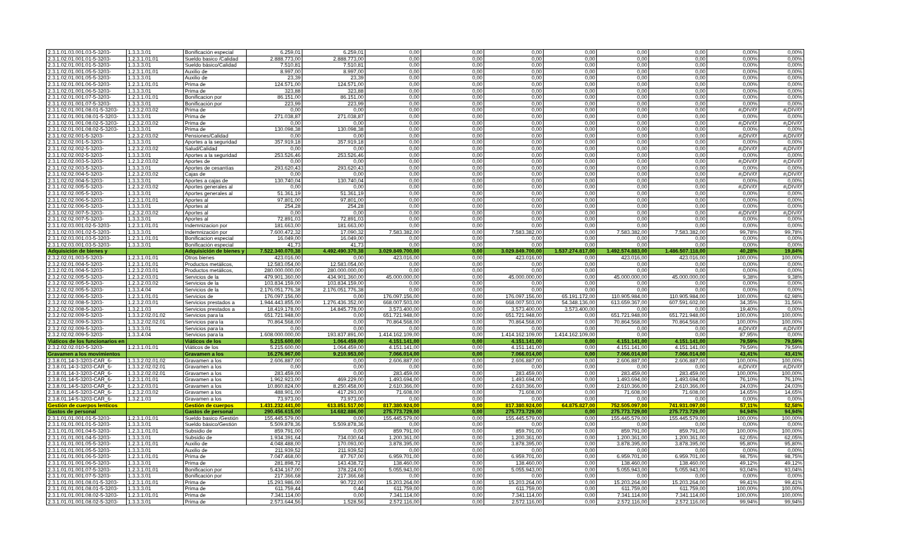| 2.3.1.01.03.001.03-5-3203- | 1.3.3.3.01 | Bonificación especial | 6.259,01 | 6.259,01 | 0,00 | 0,00 | 0,00 | 0,00 | 0,00 | 0,00 | 0,00% | 0,00% |
| 2.3.1.02.01.001.01-5-3203- | 1.2.3.1.01.01 | Sueldo basico /Calidad | 2.888.773,00 | 2.888.773,00 | 0,00 | 0,00 | 0,00 | 0,00 | 0,00 | 0,00 | 0,00% | 0,00% |
| 2.3.1.02.01.001.01-5-3203- | 1.3.3.3.01 | Sueldo básico/Calidad | 7.510,81 | 7.510,81 | 0,00 | 0,00 | 0,00 | 0,00 | 0,00 | 0,00 | 0,00% | 0,00% |
| 2.3.1.02.01.001.05-5-3203- | 1.2.3.1.01.01 | Auxilio de | 8.997,00 | 8.997,00 | 0,00 | 0,00 | 0,00 | 0,00 | 0,00 | 0,00 | 0,00% | 0,00% |
| 2.3.1.02.01.001.05-5-3203- | 1.3.3.3.01 | Auxilio de | 23,39 | 23,39 | 0,00 | 0,00 | 0,00 | 0,00 | 0,00 | 0,00 | 0,00% | 0,00% |
| 2.3.1.02.01.001.06-5-3203- | 1.2.3.1.01.01 | Prima de | 124.571,00 | 124.571,00 | 0,00 | 0,00 | 0,00 | 0,00 | 0,00 | 0,00 | 0,00% | 0,00% |
| 2.3.1.02.01.001.06-5-3203- | 1.3.3.3.01 | Prima de | 323,88 | 323,88 | 0,00 | 0,00 | 0,00 | 0,00 | 0,00 | 0,00 | 0,00% | 0,00% |
| 2.3.1.02.01.001.07-5-3203- | 1.2.3.1.01.01 | Bonificacion por | 86.151,00 | 86.151,00 | 0,00 | 0,00 | 0,00 | 0,00 | 0,00 | 0,00 | 0,00% | 0,00% |
| 2.3.1.02.01.001.07-5-3203- | 1.3.3.3.01 | Bonificación por | 223,99 | 223,99 | 0,00 | 0,00 | 0,00 | 0,00 | 0,00 | 0,00 | 0,00% | 0,00% |
| 2.3.1.02.01.001.08.01-5-3203- | 1.2.3.2.03.02 | Prima de | 0,00 | 0,00 | 0,00 | 0,00 | 0,00 | 0,00 | 0,00 | 0,00 | #¡DIV/0! | #¡DIV/0! |
| 2.3.1.02.01.001.08.01-5-3203- | 1.3.3.3.01 | Prima de | 271.038,87 | 271.038,87 | 0,00 | 0,00 | 0,00 | 0,00 | 0,00 | 0,00 | 0,00% | 0,00% |
| 2.3.1.02.01.001.08.02-5-3203- | 1.2.3.2.03.02 | Prima de | 0,00 | 0,00 | 0,00 | 0,00 | 0,00 | 0,00 | 0,00 | 0,00 | #¡DIV/0! | #¡DIV/0! |
| 2.3.1.02.01.001.08.02-5-3203- | 1.3.3.3.01 | Prima de | 130.098,38 | 130.098,38 | 0,00 | 0,00 | 0,00 | 0,00 | 0,00 | 0,00 | 0,00% | 0,00% |
| 2.3.1.02.02.001-5-3203- | 1.2.3.2.03.02 | Pensiones/Calidad | 0,00 | 0,00 | 0,00 | 0,00 | 0,00 | 0,00 | 0,00 | 0,00 | #¡DIV/0! | #¡DIV/0! |
| 2.3.1.02.02.001-5-3203- | 1.3.3.3.01 | Aportes a la seguridad | 357.919,18 | 357.919,18 | 0,00 | 0,00 | 0,00 | 0,00 | 0,00 | 0,00 | 0,00% | 0,00% |
| 2.3.1.02.02.002-5-3203- | 1.2.3.2.03.02 | Salud/Calidad | 0,00 | 0,00 | 0,00 | 0,00 | 0,00 | 0,00 | 0,00 | 0,00 | #¡DIV/0! | #¡DIV/0! |
| 2.3.1.02.02.002-5-3203- | 1.3.3.3.01 | Aportes a la seguridad | 253.526,46 | 253.526,46 | 0,00 | 0,00 | 0,00 | 0,00 | 0,00 | 0,00 | 0,00% | 0,00% |
| 2.3.1.02.02.003-5-3203- | 1.2.3.2.03.02 | Aportes de | 0,00 | 0,00 | 0,00 | 0,00 | 0,00 | 0,00 | 0,00 | 0,00 | #¡DIV/0! | #¡DIV/0! |
| 2.3.1.02.02.003-5-3203- | 1.3.3.3.01 | Aportes de cesantías | 293.620,43 | 293.620,43 | 0,00 | 0,00 | 0,00 | 0,00 | 0,00 | 0,00 | 0,00% | 0,00% |
| 2.3.1.02.02.004-5-3203- | 1.2.3.2.03.02 | Cajas de | 0,00 | 0,00 | 0,00 | 0,00 | 0,00 | 0,00 | 0,00 | 0,00 | #¡DIV/0! | #¡DIV/0! |
| 2.3.1.02.02.004-5-3203- | 1.3.3.3.01 | Aportes a cajas de | 130.740,04 | 130.740,04 | 0,00 | 0,00 | 0,00 | 0,00 | 0,00 | 0,00 | 0,00% | 0,00% |
| 2.3.1.02.02.005-5-3203- | 1.2.3.2.03.02 | Aportes generales al | 0,00 | 0,00 | 0,00 | 0,00 | 0,00 | 0,00 | 0,00 | 0,00 | #¡DIV/0! | #¡DIV/0! |
| 2.3.1.02.02.005-5-3203- | 1.3.3.3.01 | Aportes generales al | 51.361,19 | 51.361,19 | 0,00 | 0,00 | 0,00 | 0,00 | 0,00 | 0,00 | 0,00% | 0,00% |
| 2.3.1.02.02.006-5-3203- | 1.2.3.1.01.01 | Aportes al | 97.801,00 | 97.801,00 | 0,00 | 0,00 | 0,00 | 0,00 | 0,00 | 0,00 | 0,00% | 0,00% |
| 2.3.1.02.02.006-5-3203- | 1.3.3.3.01 | Aportes al | 254,28 | 254,28 | 0,00 | 0,00 | 0,00 | 0,00 | 0,00 | 0,00 | 0,00% | 0,00% |
| 2.3.1.02.02.007-5-3203- | 1.2.3.2.03.02 | Aportes al | 0,00 | 0,00 | 0,00 | 0,00 | 0,00 | 0,00 | 0,00 | 0,00 | #¡DIV/0! | #¡DIV/0! |
| 2.3.1.02.02.007-5-3203- | 1.3.3.3.01 | Aportes al | 72.891,03 | 72.891,03 | 0,00 | 0,00 | 0,00 | 0,00 | 0,00 | 0,00 | 0,00% | 0,00% |
| 2.3.1.02.03.001.02-5-3203- | 1.2.3.1.01.01 | Indemnizacion por | 181.663,00 | 181.663,00 | 0,00 | 0,00 | 0,00 | 0,00 | 0,00 | 0,00 | 0,00% | 0,00% |
| 2.3.1.02.03.001.02-5-3203- | 1.3.3.3.01 | Indemnización por | 7.600.472,32 | 17.090,32 | 7.583.382,00 | 0,00 | 7.583.382,00 | 0,00 | 7.583.382,00 | 7.583.382,00 | 99,78% | 99,78% |
| 2.3.1.02.03.001.03-5-3203- | 1.2.3.1.01.01 | Bonificacion especial | 16.049,00 | 16.049,00 | 0,00 | 0,00 | 0,00 | 0,00 | 0,00 | 0,00 | 0,00% | 0,00% |
| 2.3.1.02.03.001.03-5-3203- | 1.3.3.3.01 | Bonificación especial | 41,73 | 41,73 | 0,00 | 0,00 | 0,00 | 0,00 | 0,00 | 0,00 | 0,00% | 0,00% |
| Adquisición de bienes y | | Adquisición de bienes y | 7.522.340.070,38 | 4.492.490.370,38 | 3.029.849.700,00 | 0,00 | 3.029.849.700,00 | 1.537.274.817,00 | 1.492.574.883,00 | 1.486.507.118,00 | 40,28% | 19,84% |
| 2.3.2.02.01.003-5-3203- | 1.2.3.1.01.01 | Otros bienes | 423.016,00 | 0,00 | 423.016,00 | 0,00 | 423.016,00 | 0,00 | 423.016,00 | 423.016,00 | 100,00% | 100,00% |
| 2.3.2.02.01.004-5-3203- | 1.2.3.1.01.01 | Productos metálicos, | 12.583.054,00 | 12.583.054,00 | 0,00 | 0,00 | 0,00 | 0,00 | 0,00 | 0,00 | 0,00% | 0,00% |
| 2.3.2.02.01.004-5-3203- | 1.2.3.2.03.01 | Productos metálicos, | 280.000.000,00 | 280.000.000,00 | 0,00 | 0,00 | 0,00 | 0,00 | 0,00 | 0,00 | 0,00% | 0,00% |
| 2.3.2.02.02.005-5-3203- | 1.2.3.2.03.01 | Servicios de la | 479.901.360,00 | 434.901.360,00 | 45.000.000,00 | 0,00 | 45.000.000,00 | 0,00 | 45.000.000,00 | 45.000.000,00 | 9,38% | 9,38% |
| 2.3.2.02.02.005-5-3203- | 1.2.3.2.03.02 | Servicios de la | 103.834.159,00 | 103.834.159,00 | 0,00 | 0,00 | 0,00 | 0,00 | 0,00 | 0,00 | 0,00% | 0,00% |
| 2.3.2.02.02.005-5-3203- | 1.3.3.4.04 | Servicios de la | 2.176.051.776,38 | 2.176.051.776,38 | 0,00 | 0,00 | 0,00 | 0,00 | 0,00 | 0,00 | 0,00% | 0,00% |
| 2.3.2.02.02.006-5-3203- | 1.2.3.1.01.01 | Servicios de | 176.097.156,00 | 0,00 | 176.097.156,00 | 0,00 | 176.097.156,00 | 65.191.172,00 | 110.905.984,00 | 110.905.984,00 | 100,00% | 62,98% |
| 2.3.2.02.02.008-5-3203- | 1.2.3.2.03.01 | Servicios prestados a | 1.944.443.855,00 | 1.276.436.352,00 | 668.007.503,00 | 0,00 | 668.007.503,00 | 54.348.136,00 | 613.659.367,00 | 607.591.602,00 | 34,35% | 31,56% |
| 2.3.2.02.02.008-5-3203- | 1.3.2.1.03 | Servicios prestados a | 18.419.178,00 | 14.845.778,00 | 3.573.400,00 | 0,00 | 3.573.400,00 | 3.573.400,00 | 0,00 | 0,00 | 19,40% | 0,00% |
| 2.3.2.02.02.009-5-3203- | 1.3.3.2.02.01.02 | Servicios para la | 651.721.948,00 | 0,00 | 651.721.948,00 | 0,00 | 651.721.948,00 | 0,00 | 651.721.948,00 | 651.721.948,00 | 100,00% | 100,00% |
| 2.3.2.02.02.009-5-3203- | 1.3.3.2.02.02.01 | Servicios para la | 70.864.568,00 | 0,00 | 70.864.568,00 | 0,00 | 70.864.568,00 | 0,00 | 70.864.568,00 | 70.864.568,00 | 100,00% | 100,00% |
| 2.3.2.02.02.009-5-3203- | 1.3.3.3.01 | Servicios para la | 0,00 | 0,00 | 0,00 | 0,00 | 0,00 | 0,00 | 0,00 | 0,00 | #¡DIV/0! | #¡DIV/0! |
| 2.3.2.02.02.009-5-3203- | 1.3.3.4.04 | Servicios para la | 1.608.000.000,00 | 193.837.891,00 | 1.414.162.109,00 | 0,00 | 1.414.162.109,00 | 1.414.162.109,00 | 0,00 | 0,00 | 87,95% | 0,00% |
| Viáticos de los funcionarios en | | Viáticos de los | 5.215.600,00 | 1.064.459,00 | 4.151.141,00 | 0,00 | 4.151.141,00 | 0,00 | 4.151.141,00 | 4.151.141,00 | 79,59% | 79,59% |
| 2.3.2.02.02.010-5-3203- | 1.2.3.1.01.01 | Viáticos de los | 5.215.600,00 | 1.064.459,00 | 4.151.141,00 | 0,00 | 4.151.141,00 | 0,00 | 4.151.141,00 | 4.151.141,00 | 79,59% | 79,59% |
| Gravamen a los movimientos | | Gravamen a los | 16.276.967,00 | 9.210.953,00 | 7.066.014,00 | 0,00 | 7.066.014,00 | 0,00 | 7.066.014,00 | 7.066.014,00 | 43,41% | 43,41% |
| 2.3.8.01.14-3-3203-CAR_6- | 1.3.3.2.02.01.02 | Gravamen a los | 2.606.887,00 | 0,00 | 2.606.887,00 | 0,00 | 2.606.887,00 | 0,00 | 2.606.887,00 | 2.606.887,00 | 100,00% | 100,00% |
| 2.3.8.01.14-3-3203-CAR_6- | 1.3.3.2.02.02.01 | Gravamen a los | 0,00 | 0,00 | 0,00 | 0,00 | 0,00 | 0,00 | 0,00 | 0,00 | #¡DIV/0! | #¡DIV/0! |
| 2.3.8.01.14-3-3203-CAR_6- | 1.3.3.2.02.02.01 | Gravamen a los | 283.459,00 | 0,00 | 283.459,00 | 0,00 | 283.459,00 | 0,00 | 283.459,00 | 283.459,00 | 100,00% | 100,00% |
| 2.3.8.01.14-5-3203-CAR_6- | 1.2.3.1.01.01 | Gravamen a los | 1.962.923,00 | 469.229,00 | 1.493.694,00 | 0,00 | 1.493.694,00 | 0,00 | 1.493.694,00 | 1.493.694,00 | 76,10% | 76,10% |
| 2.3.8.01.14-5-3203-CAR_6- | 1.2.3.2.03.01 | Gravamen a los | 10.860.824,00 | 8.250.458,00 | 2.610.366,00 | 0,00 | 2.610.366,00 | 0,00 | 2.610.366,00 | 2.610.366,00 | 24,03% | 24,03% |
| 2.3.8.01.14-5-3203-CAR_6- | 1.2.3.2.03.02 | Gravamen a los | 488.901,00 | 417.293,00 | 71.608,00 | 0,00 | 71.608,00 | 0,00 | 71.608,00 | 71.608,00 | 14,65% | 14,65% |
| 2.3.8.01.14-5-3203-CAR_6- | 1.3.2.1.03 | Gravamen a los | 73.973,00 | 73.973,00 | 0,00 | 0,00 | 0,00 | 0,00 | 0,00 | 0,00 | 0,00% | 0,00% |
| Gestión de cuerpos lenticos | | Gestión de cuerpos | 1.431.232.441,00 | 613.851.517,00 | 817.380.924,00 | 0,00 | 817.380.924,00 | 64.875.827,00 | 752.505.097,00 | 741.931.097,00 | 57,11% | 52,58% |
| Gastos de personal | | Gastos de personal | 290.456.615,00 | 14.682.886,00 | 275.773.729,00 | 0,00 | 275.773.729,00 | 0,00 | 275.773.729,00 | 275.773.729,00 | 94,94% | 94,94% |
| 2.3.1.01.01.001.01-5-3203- | 1.2.3.1.01.01 | Sueldo basico /Gestión | 155.445.579,00 | 0,00 | 155.445.579,00 | 0,00 | 155.445.579,00 | 0,00 | 155.445.579,00 | 155.445.579,00 | 100,00% | 100,00% |
| 2.3.1.01.01.001.01-5-3203- | 1.3.3.3.01 | Sueldo básico/Gestión | 5.509.878,36 | 5.509.878,36 | 0,00 | 0,00 | 0,00 | 0,00 | 0,00 | 0,00 | 0,00% | 0,00% |
| 2.3.1.01.01.001.04-5-3203- | 1.2.3.1.01.01 | Subsidio de | 859.791,00 | 0,00 | 859.791,00 | 0,00 | 859.791,00 | 0,00 | 859.791,00 | 859.791,00 | 100,00% | 100,00% |
| 2.3.1.01.01.001.04-5-3203- | 1.3.3.3.01 | Subsidio de | 1.934.391,64 | 734.030,64 | 1.200.361,00 | 0,00 | 1.200.361,00 | 0,00 | 1.200.361,00 | 1.200.361,00 | 62,05% | 62,05% |
| 2.3.1.01.01.001.05-5-3203- | 1.2.3.1.01.01 | Auxilio de | 4.048.488,00 | 170.093,00 | 3.878.395,00 | 0,00 | 3.878.395,00 | 0,00 | 3.878.395,00 | 3.878.395,00 | 95,80% | 95,80% |
| 2.3.1.01.01.001.05-5-3203- | 1.3.3.3.01 | Auxilio de | 211.939,52 | 211.939,52 | 0,00 | 0,00 | 0,00 | 0,00 | 0,00 | 0,00 | 0,00% | 0,00% |
| 2.3.1.01.01.001.06-5-3203- | 1.2.3.1.01.01 | Prima de | 7.047.468,00 | 87.767,00 | 6.959.701,00 | 0,00 | 6.959.701,00 | 0,00 | 6.959.701,00 | 6.959.701,00 | 98,75% | 98,75% |
| 2.3.1.01.01.001.06-5-3203- | 1.3.3.3.01 | Prima de | 281.898,72 | 143.438,72 | 138.460,00 | 0,00 | 138.460,00 | 0,00 | 138.460,00 | 138.460,00 | 49,12% | 49,12% |
| 2.3.1.01.01.001.07-5-3203- | 1.2.3.1.01.01 | Bonificacion por | 5.434.167,00 | 378.224,00 | 5.055.943,00 | 0,00 | 5.055.943,00 | 0,00 | 5.055.943,00 | 5.055.943,00 | 93,04% | 93,04% |
| 2.3.1.01.01.001.07-5-3203- | 1.3.3.3.01 | Bonificación por | 217.366,68 | 217.366,68 | 0,00 | 0,00 | 0,00 | 0,00 | 0,00 | 0,00 | 0,00% | 0,00% |
| 2.3.1.01.01.001.08.01-5-3203- | 1.2.3.1.01.01 | Prima de | 15.293.986,00 | 90.722,00 | 15.203.264,00 | 0,00 | 15.203.264,00 | 0,00 | 15.203.264,00 | 15.203.264,00 | 99,41% | 99,41% |
| 2.3.1.01.01.001.08.01-5-3203- | 1.3.3.3.01 | Prima de | 611.759,44 | 0,44 | 611.759,00 | 0,00 | 611.759,00 | 0,00 | 611.759,00 | 611.759,00 | 100,00% | 100,00% |
| 2.3.1.01.01.001.08.02-5-3203- | 1.2.3.1.01.01 | Prima de | 7.341.114,00 | 0,00 | 7.341.114,00 | 0,00 | 7.341.114,00 | 0,00 | 7.341.114,00 | 7.341.114,00 | 100,00% | 100,00% |
| 2.3.1.01.01.001.08.02-5-3203- | 1.3.3.3.01 | Prima de | 2.573.644,56 | 1.528,56 | 2.572.116,00 | 0,00 | 2.572.116,00 | 0,00 | 2.572.116,00 | 2.572.116,00 | 99,94% | 99,94% |